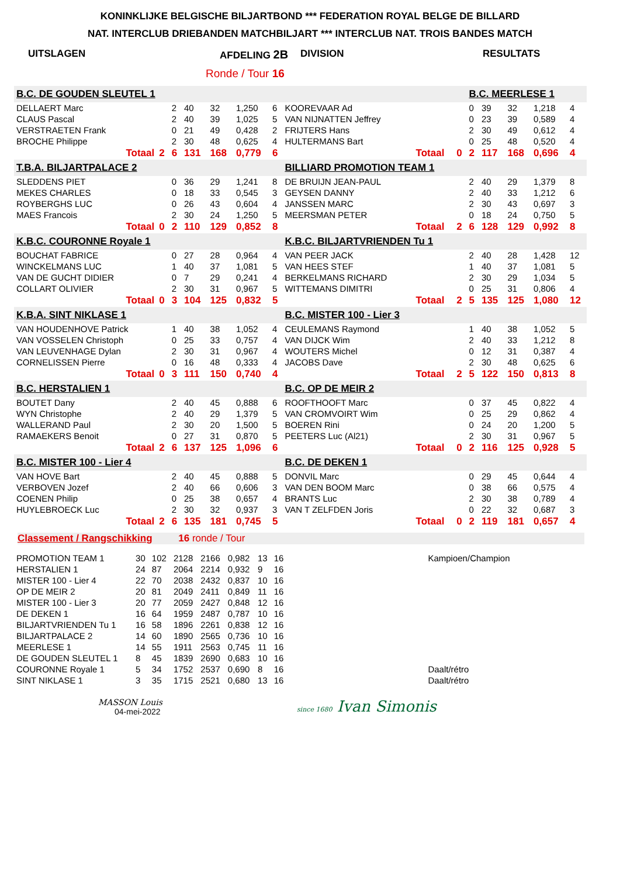KONINKLIJKE BELGISCHE BILJARTBOND *** FEDERATION ROYAL BELGE DE BILLARD
NAT. INTERCLUB DRIEBANDEN MATCHBILJART *** INTERCLUB NAT. TROIS BANDES MATCH
UITSLAGEN AFDELING 2B DIVISION RESULTATS
Ronde / Tour 16
| B.C. DE GOUDEN SLEUTEL 1 | | | | | | | | | | B.C. MEERLESE 1 | | | | |
| DELLAERT Marc | | 2 | 40 | 32 | 1,250 | 6 | KOOREVAAR Ad | | | 0 | 39 | 32 | 1,218 | 4 |
| CLAUS Pascal | | 2 | 40 | 39 | 1,025 | 5 | VAN NIJNATTEN Jeffrey | | | 0 | 23 | 39 | 0,589 | 4 |
| VERSTRAETEN Frank | | 0 | 21 | 49 | 0,428 | 2 | FRIJTERS Hans | | | 2 | 30 | 49 | 0,612 | 4 |
| BROCHE Philippe | | 2 | 30 | 48 | 0,625 | 4 | HULTERMANS Bart | | | 0 | 25 | 48 | 0,520 | 4 |
| Totaal | 2 | 6 | 131 | 168 | 0,779 | 6 | | Totaal | 0 | 2 | 117 | 168 | 0,696 | 4 |
| T.B.A. BILJARTPALACE 2 | | | | | | | BILLIARD PROMOTION TEAM 1 | | | | | | | |
| SLEDDENS PIET | | 0 | 36 | 29 | 1,241 | 8 | DE BRUIJN JEAN-PAUL | | | 2 | 40 | 29 | 1,379 | 8 |
| MEKES CHARLES | | 0 | 18 | 33 | 0,545 | 3 | GEYSEN DANNY | | | 2 | 40 | 33 | 1,212 | 6 |
| ROYBERGHS LUC | | 0 | 26 | 43 | 0,604 | 4 | JANSSEN MARC | | | 2 | 30 | 43 | 0,697 | 3 |
| MAES Francois | | 2 | 30 | 24 | 1,250 | 5 | MEERSMAN PETER | | | 0 | 18 | 24 | 0,750 | 5 |
| Totaal | 0 | 2 | 110 | 129 | 0,852 | 8 | | Totaal | 2 | 6 | 128 | 129 | 0,992 | 8 |
| K.B.C. COURONNE Royale 1 | | | | | | | K.B.C. BILJARTVRIENDEN Tu 1 | | | | | | | |
| BOUCHAT FABRICE | | 0 | 27 | 28 | 0,964 | 4 | VAN PEER JACK | | | 2 | 40 | 28 | 1,428 | 12 |
| WINCKELMANS LUC | | 1 | 40 | 37 | 1,081 | 5 | VAN HEES STEF | | | 1 | 40 | 37 | 1,081 | 5 |
| VAN DE GUCHT DIDIER | | 0 | 7 | 29 | 0,241 | 4 | BERKELMANS RICHARD | | | 2 | 30 | 29 | 1,034 | 5 |
| COLLART OLIVIER | | 2 | 30 | 31 | 0,967 | 5 | WITTEMANS DIMITRI | | | 0 | 25 | 31 | 0,806 | 4 |
| Totaal | 0 | 3 | 104 | 125 | 0,832 | 5 | | Totaal | 2 | 5 | 135 | 125 | 1,080 | 12 |
| K.B.A. SINT NIKLASE 1 | | | | | | | B.C. MISTER 100 - Lier 3 | | | | | | | |
| VAN HOUDENHOVE Patrick | | 1 | 40 | 38 | 1,052 | 4 | CEULEMANS Raymond | | | 1 | 40 | 38 | 1,052 | 5 |
| VAN VOSSELEN Christoph | | 0 | 25 | 33 | 0,757 | 4 | VAN DIJCK Wim | | | 2 | 40 | 33 | 1,212 | 8 |
| VAN LEUVENHAGE Dylan | | 2 | 30 | 31 | 0,967 | 4 | WOUTERS Michel | | | 0 | 12 | 31 | 0,387 | 4 |
| CORNELISSEN Pierre | | 0 | 16 | 48 | 0,333 | 4 | JACOBS Dave | | | 2 | 30 | 48 | 0,625 | 6 |
| Totaal | 0 | 3 | 111 | 150 | 0,740 | 4 | | Totaal | 2 | 5 | 122 | 150 | 0,813 | 8 |
| B.C. HERSTALIEN 1 | | | | | | | B.C. OP DE MEIR 2 | | | | | | | |
| BOUTET Dany | | 2 | 40 | 45 | 0,888 | 6 | ROOFTHOOFT Marc | | | 0 | 37 | 45 | 0,822 | 4 |
| WYN Christophe | | 2 | 40 | 29 | 1,379 | 5 | VAN CROMVOIRT Wim | | | 0 | 25 | 29 | 0,862 | 4 |
| WALLERAND Paul | | 2 | 30 | 20 | 1,500 | 5 | BOEREN Rini | | | 0 | 24 | 20 | 1,200 | 5 |
| RAMAEKERS Benoit | | 0 | 27 | 31 | 0,870 | 5 | PEETERS Luc (Al21) | | | 2 | 30 | 31 | 0,967 | 5 |
| Totaal | 2 | 6 | 137 | 125 | 1,096 | 6 | | Totaal | 0 | 2 | 116 | 125 | 0,928 | 5 |
| B.C. MISTER 100 - Lier 4 | | | | | | | B.C. DE DEKEN 1 | | | | | | | |
| VAN HOVE Bart | | 2 | 40 | 45 | 0,888 | 5 | DONVIL Marc | | | 0 | 29 | 45 | 0,644 | 4 |
| VERBOVEN Jozef | | 2 | 40 | 66 | 0,606 | 3 | VAN DEN BOOM Marc | | | 0 | 38 | 66 | 0,575 | 4 |
| COENEN Philip | | 0 | 25 | 38 | 0,657 | 4 | BRANTS Luc | | | 2 | 30 | 38 | 0,789 | 4 |
| HUYLEBROECK Luc | | 2 | 30 | 32 | 0,937 | 3 | VAN T ZELFDEN Joris | | | 0 | 22 | 32 | 0,687 | 3 |
| Totaal | 2 | 6 | 135 | 181 | 0,745 | 5 | | Totaal | 0 | 2 | 119 | 181 | 0,657 | 4 |
Classement / Rangschikking 16 ronde / Tour
| PROMOTION TEAM 1 | 30 | 102 | 2128 | 2166 | 0,982 | 13 | 16 | Kampioen/Champion |
| HERSTALIEN 1 | 24 | 87 | 2064 | 2214 | 0,932 | 9 | 16 | |
| MISTER 100 - Lier 4 | 22 | 70 | 2038 | 2432 | 0,837 | 10 | 16 | |
| OP DE MEIR 2 | 20 | 81 | 2049 | 2411 | 0,849 | 11 | 16 | |
| MISTER 100 - Lier 3 | 20 | 77 | 2059 | 2427 | 0,848 | 12 | 16 | |
| DE DEKEN 1 | 16 | 64 | 1959 | 2487 | 0,787 | 10 | 16 | |
| BILJARTVRIENDEN Tu 1 | 16 | 58 | 1896 | 2261 | 0,838 | 12 | 16 | |
| BILJARTPALACE 2 | 14 | 60 | 1890 | 2565 | 0,736 | 10 | 16 | |
| MEERLESE 1 | 14 | 55 | 1911 | 2563 | 0,745 | 11 | 16 | |
| DE GOUDEN SLEUTEL 1 | 8 | 45 | 1839 | 2690 | 0,683 | 10 | 16 | |
| COURONNE Royale 1 | 5 | 34 | 1752 | 2537 | 0,690 | 8 | 16 | Daalt/rétro |
| SINT NIKLASE 1 | 3 | 35 | 1715 | 2521 | 0,680 | 13 | 16 | Daalt/rétro |
MASSON Louis
04-mei-2022
since 1680 Ivan Simonis